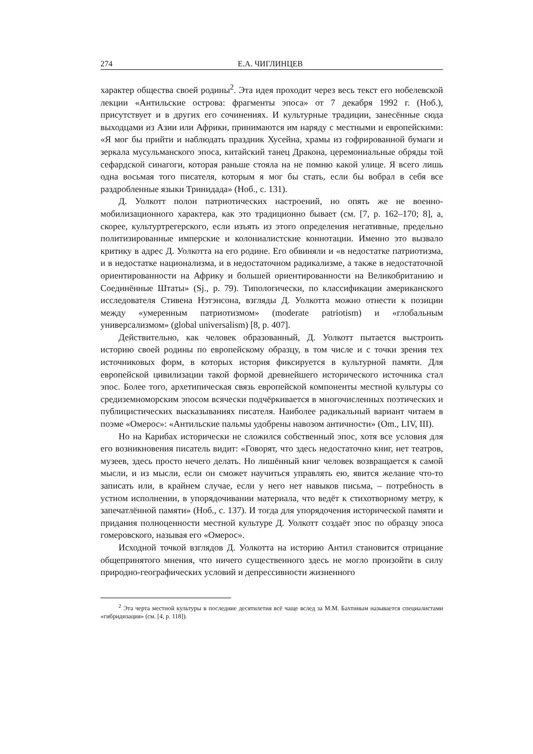274 Е.А. ЧИГЛИНЦЕВ
характер общества своей родины<sup>2</sup>. Эта идея проходит через весь текст его нобелевской лекции «Антильские острова: фрагменты эпоса» от 7 декабря 1992 г. (Ноб.), присутствует и в других его сочинениях. И культурные традиции, занесённые сюда выходцами из Азии или Африки, принимаются им наряду с местными и европейскими: «Я мог бы прийти и наблюдать праздник Хусейна, храмы из гофрированной бумаги и зеркала мусульманского эпоса, китайский танец Дракона, церемониальные обряды той сефардской синагоги, которая раньше стояла на не помню какой улице. Я всего лишь одна восьмая того писателя, которым я мог бы стать, если бы вобрал в себя все раздробленные языки Тринидада» (Ноб., с. 131).
Д. Уолкотт полон патриотических настроений, но опять же не военно-мобилизационного характера, как это традиционно бывает (см. [7, p. 162–170; 8], а, скорее, культуртрегерского, если изъять из этого определения негативные, предельно политизированные имперские и колониалистские коннотации. Именно это вызвало критику в адрес Д. Уолкотта на его родине. Его обвиняли и «в недостатке патриотизма, и в недостатке национализма, и в недостаточном радикализме, а также в недостаточной ориентированности на Африку и большей ориентированности на Великобританию и Соединённые Штаты» (Sj., p. 79). Типологически, по классификации американского исследователя Стивена Нэтэнсона, взгляды Д. Уолкотта можно отнести к позиции между «умеренным патриотизмом» (moderate patriotism) и «глобальным универсализмом» (global universalism) [8, p. 407].
Действительно, как человек образованный, Д. Уолкотт пытается выстроить историю своей родины по европейскому образцу, в том числе и с точки зрения тех источниковых форм, в которых история фиксируется в культурной памяти. Для европейской цивилизации такой формой древнейшего исторического источника стал эпос. Более того, архетипическая связь европейской компоненты местной культуры со средиземноморским эпосом всячески подчёркивается в многочисленных поэтических и публицистических высказываниях писателя. Наиболее радикальный вариант читаем в поэме «Омерос»: «Антильские пальмы удобрены навозом античности» (Om., LIV, III).
Но на Карибах исторически не сложился собственный эпос, хотя все условия для его возникновения писатель видит: «Говорят, что здесь недостаточно книг, нет театров, музеев, здесь просто нечего делать. Но лишённый книг человек возвращается к самой мысли, и из мысли, если он сможет научиться управлять ею, явится желание что-то записать или, в крайнем случае, если у него нет навыков письма, – потребность в устном исполнении, в упорядочивании материала, что ведёт к стихотворному метру, к запечатлённой памяти» (Ноб., с. 137). И тогда для упорядочения исторической памяти и придания полноценности местной культуре Д. Уолкотт создаёт эпос по образцу эпоса гомеровского, называя его «Омерос».
Исходной точкой взглядов Д. Уолкотта на историю Антил становится отрицание общепринятого мнения, что ничего существенного здесь не могло произойти в силу природно-географических условий и депрессивности жизненного
<sup>2</sup> Эта черта местной культуры в последние десятилетия всё чаще вслед за М.М. Бахтиным называется специалистами «гибридизация» (см. [4, p. 118]).